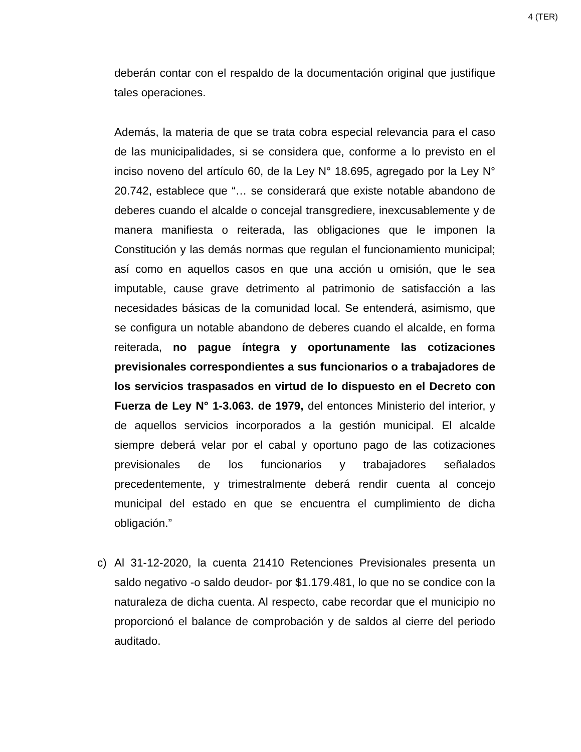4 (TER)
deberán contar con el respaldo de la documentación original que justifique tales operaciones.
Además, la materia de que se trata cobra especial relevancia para el caso de las municipalidades, si se considera que, conforme a lo previsto en el inciso noveno del artículo 60, de la Ley N° 18.695, agregado por la Ley N° 20.742, establece que “… se considerará que existe notable abandono de deberes cuando el alcalde o concejal transgrediere, inexcusablemente y de manera manifiesta o reiterada, las obligaciones que le imponen la Constitución y las demás normas que regulan el funcionamiento municipal; así como en aquellos casos en que una acción u omisión, que le sea imputable, cause grave detrimento al patrimonio de satisfacción a las necesidades básicas de la comunidad local. Se entenderá, asimismo, que se configura un notable abandono de deberes cuando el alcalde, en forma reiterada, no pague íntegra y oportunamente las cotizaciones previsionales correspondientes a sus funcionarios o a trabajadores de los servicios traspasados en virtud de lo dispuesto en el Decreto con Fuerza de Ley N° 1-3.063. de 1979, del entonces Ministerio del interior, y de aquellos servicios incorporados a la gestión municipal. El alcalde siempre deberá velar por el cabal y oportuno pago de las cotizaciones previsionales de los funcionarios y trabajadores señalados precedentemente, y trimestralmente deberá rendir cuenta al concejo municipal del estado en que se encuentra el cumplimiento de dicha obligación.”
c) Al 31-12-2020, la cuenta 21410 Retenciones Previsionales presenta un saldo negativo -o saldo deudor- por $1.179.481, lo que no se condice con la naturaleza de dicha cuenta. Al respecto, cabe recordar que el municipio no proporcionó el balance de comprobación y de saldos al cierre del periodo auditado.